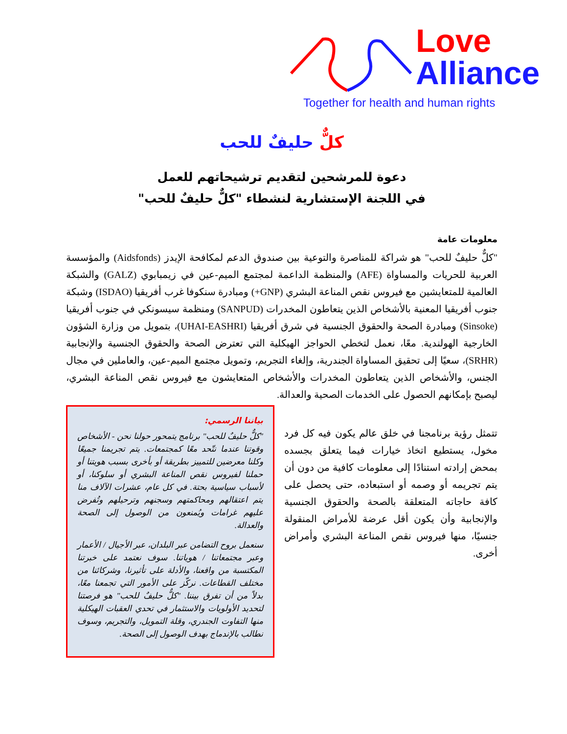Love
Alliance
Together for health and human rights
كلٌّ حليفٌ للحب
دعوة للمرشحين لتقديم ترشيحاتهم للعمل
في اللجنة الإستشارية لنشطاء "كلٌّ حليفٌ للحب"
معلومات عامة
"كلٌّ حليفٌ للحب" هو شراكة للمناصرة والتوعية بين صندوق الدعم لمكافحة الإيدز (Aidsfonds) والمؤسسة العربية للحريات والمساواة (AFE) والمنظمة الداعمة لمجتمع الميم-عين في زيمبابوي (GALZ) والشبكة العالمية للمتعايشين مع فيروس نقص المناعة البشري (GNP+) ومبادرة سنكوفا غرب أفريقيا (ISDAO) وشبكة جنوب أفريقيا المعنية بالأشخاص الذين يتعاطون المخدرات (SANPUD) ومنظمة سيسونكي في جنوب أفريقيا (Sinsoke) ومبادرة الصحة والحقوق الجنسية في شرق أفريقيا (UHAI-EASHRI)، بتمويل من وزارة الشؤون الخارجية الهولندية. معًا، نعمل لتخطي الحواجز الهيكلية التي تعترض الصحة والحقوق الجنسية والإنجابية (SRHR)، سعيًا إلى تحقيق المساواة الجندرية، وإلغاء التجريم، وتمويل مجتمع الميم-عين، والعاملين في مجال الجنس، والأشخاص الذين يتعاطون المخدرات والأشخاص المتعايشون مع فيروس نقص المناعة البشري، ليصبح بإمكانهم الحصول على الخدمات الصحية والعدالة.
تتمثل رؤية برنامجنا في خلق عالم يكون فيه كل فرد مخول، يستطيع اتخاذ خيارات فيما يتعلق بجسده بمحض إرادته استنادًا إلى معلومات كافية من دون أن يتم تجريمه أو وصمه أو استبعاده، حتى يحصل على كافة حاجاته المتعلقة بالصحة والحقوق الجنسية والإنجابية وأن يكون أقل عرضة للأمراض المنقولة جنسيًا، منها فيروس نقص المناعة البشري وأمراض أخرى.
بياننا الرسمي:
"كلٌّ حليفٌ للحب" برنامج يتمحور حولنا نحن - الأشخاص وقوتنا عندما نتّحد معًا كمجتمعات. يتم تجريمنا جميعًا وكلنا معرضين للتمييز بطريقة أو بأخرى بسبب هويتنا أو حملنا لفيروس نقص المناعة البشري أو سلوكنا، أو لأسباب سياسية بحتة. في كل عام، عشرات الآلاف منا يتم اعتقالهم ومحاكمتهم وسجنهم وترحيلهم وتُفرض عليهم غرامات ويُمنعون من الوصول إلى الصحة والعدالة.
سنعمل بروح التضامن عبر البلدان، عبر الأجيال / الأعمار وعبر مجتمعاتنا / هوياتنا. سوف نعتمد على خبرتنا المكتسبة من واقعنا، والأدلة على تأثيرنا، وشركائنا من مختلف القطاعات. نركّز على الأمور التي تجمعنا معًا، بدلاً من أن تفرق بيننا. "كلٌّ حليفٌ للحب" هو فرصتنا لتحديد الأولويات والاستثمار في تحدي العقبات الهيكلية منها التفاوت الجندري، وقلة التمويل، والتجريم، وسوف نطالب بالإندماج بهدف الوصول إلى الصحة.